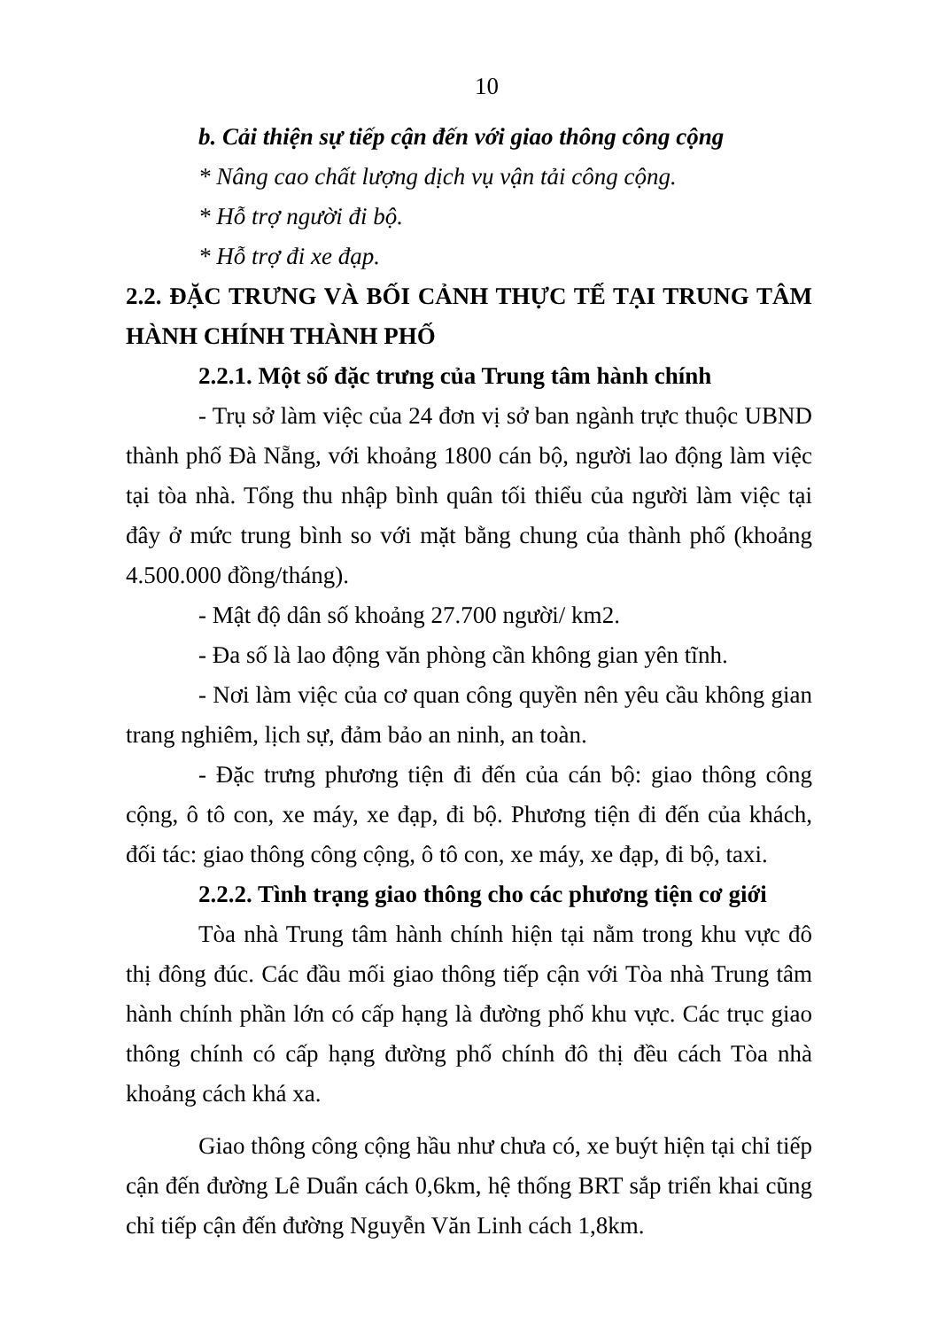10
b. Cải thiện sự tiếp cận đến với giao thông công cộng
* Nâng cao chất lượng dịch vụ vận tải công cộng.
* Hỗ trợ người đi bộ.
* Hỗ trợ đi xe đạp.
2.2. ĐẶC TRƯNG VÀ BỐI CẢNH THỰC TẾ TẠI TRUNG TÂM HÀNH CHÍNH THÀNH PHỐ
2.2.1. Một số đặc trưng của Trung tâm hành chính
- Trụ sở làm việc của 24 đơn vị sở ban ngành trực thuộc UBND thành phố Đà Nẵng, với khoảng 1800 cán bộ, người lao động làm việc tại tòa nhà. Tổng thu nhập bình quân tối thiểu của người làm việc tại đây ở mức trung bình so với mặt bằng chung của thành phố (khoảng 4.500.000 đồng/tháng).
- Mật độ dân số khoảng 27.700 người/ km2.
- Đa số là lao động văn phòng cần không gian yên tĩnh.
- Nơi làm việc của cơ quan công quyền nên yêu cầu không gian trang nghiêm, lịch sự, đảm bảo an ninh, an toàn.
- Đặc trưng phương tiện đi đến của cán bộ: giao thông công cộng, ô tô con, xe máy, xe đạp, đi bộ. Phương tiện đi đến của khách, đối tác: giao thông công cộng, ô tô con, xe máy, xe đạp, đi bộ, taxi.
2.2.2. Tình trạng giao thông cho các phương tiện cơ giới
Tòa nhà Trung tâm hành chính hiện tại nằm trong khu vực đô thị đông đúc. Các đầu mối giao thông tiếp cận với Tòa nhà Trung tâm hành chính phần lớn có cấp hạng là đường phố khu vực. Các trục giao thông chính có cấp hạng đường phố chính đô thị đều cách Tòa nhà khoảng cách khá xa.
Giao thông công cộng hầu như chưa có, xe buýt hiện tại chỉ tiếp cận đến đường Lê Duẩn cách 0,6km, hệ thống BRT sắp triển khai cũng chỉ tiếp cận đến đường Nguyễn Văn Linh cách 1,8km.